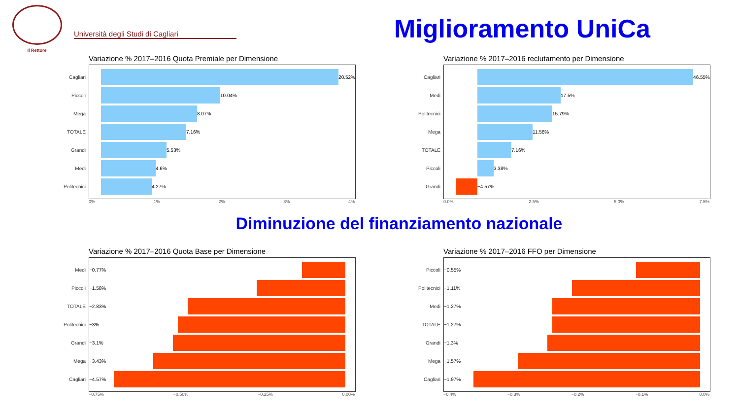Il Rettore
Università degli Studi di Cagliari
Miglioramento UniCa
Variazione % 2017–2016 Quota Premiale per Dimensione
Cagliari
20.52%
Piccoli
10.04%
Mega
8.07%
TOTALE
7.16%
Grandi
5.53%
Medi
4.6%
Politecnici
4.27%
0% 1% 2% 3% 4%
Variazione % 2017–2016 reclutamento per Dimensione
Cagliari
46.55%
Medi
17.5%
Politecnici
15.79%
Mega
11.58%
TOTALE
7.16%
Piccoli
3.38%
Grandi
−4.57%
0.0% 2.5% 5.0% 7.5%
Diminuzione del finanziamento nazionale
Variazione % 2017–2016 Quota Base per Dimensione
Medi −0.77%
Piccoli −1.58%
TOTALE −2.83%
Politecnici −3%
Grandi −3.1%
Mega −3.43%
Cagliari −4.57%
−0.75% −0.50% −0.25% 0.00%
Variazione % 2017–2016 FFO per Dimensione
Piccoli −0.55%
Politecnici −1.11%
Medi −1.27%
TOTALE −1.27%
Grandi −1.3%
Mega −1.57%
Cagliari −1.97%
−0.4% −0.3% −0.2% −0.1% 0.0%